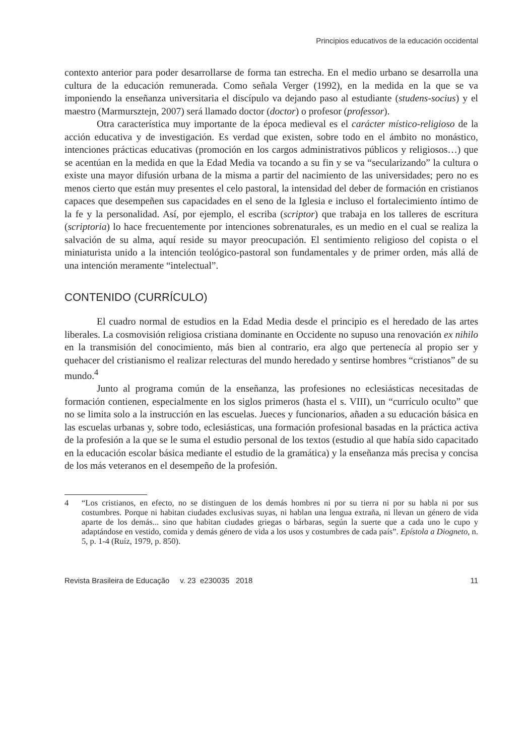Principios educativos de la educación occidental
contexto anterior para poder desarrollarse de forma tan estrecha. En el medio urbano se desarrolla una cultura de la educación remunerada. Como señala Verger (1992), en la medida en la que se va imponiendo la enseñanza universitaria el discípulo va dejando paso al estudiante (studens-socius) y el maestro (Marmursztejn, 2007) será llamado doctor (doctor) o profesor (professor).
Otra característica muy importante de la época medieval es el carácter místico-religioso de la acción educativa y de investigación. Es verdad que existen, sobre todo en el ámbito no monástico, intenciones prácticas educativas (promoción en los cargos administrativos públicos y religiosos…) que se acentúan en la medida en que la Edad Media va tocando a su fin y se va “secularizando” la cultura o existe una mayor difusión urbana de la misma a partir del nacimiento de las universidades; pero no es menos cierto que están muy presentes el celo pastoral, la intensidad del deber de formación en cristianos capaces que desempeñen sus capacidades en el seno de la Iglesia e incluso el fortalecimiento íntimo de la fe y la personalidad. Así, por ejemplo, el escriba (scriptor) que trabaja en los talleres de escritura (scriptoria) lo hace frecuentemente por intenciones sobrenaturales, es un medio en el cual se realiza la salvación de su alma, aquí reside su mayor preocupación. El sentimiento religioso del copista o el miniaturista unido a la intención teológico-pastoral son fundamentales y de primer orden, más allá de una intención meramente “intelectual”.
CONTENIDO (CURRÍCULO)
El cuadro normal de estudios en la Edad Media desde el principio es el heredado de las artes liberales. La cosmovisión religiosa cristiana dominante en Occidente no supuso una renovación ex nihilo en la transmisión del conocimiento, más bien al contrario, era algo que pertenecía al propio ser y quehacer del cristianismo el realizar relecturas del mundo heredado y sentirse hombres “cristianos” de su mundo.<sup>4</sup>
Junto al programa común de la enseñanza, las profesiones no eclesiásticas necesitadas de formación contienen, especialmente en los siglos primeros (hasta el s. VIII), un “currículo oculto” que no se limita solo a la instrucción en las escuelas. Jueces y funcionarios, añaden a su educación básica en las escuelas urbanas y, sobre todo, eclesiásticas, una formación profesional basadas en la práctica activa de la profesión a la que se le suma el estudio personal de los textos (estudio al que había sido capacitado en la educación escolar básica mediante el estudio de la gramática) y la enseñanza más precisa y concisa de los más veteranos en el desempeño de la profesión.
4 “Los cristianos, en efecto, no se distinguen de los demás hombres ni por su tierra ni por su habla ni por sus costumbres. Porque ni habitan ciudades exclusivas suyas, ni hablan una lengua extraña, ni llevan un género de vida aparte de los demás... sino que habitan ciudades griegas o bárbaras, según la suerte que a cada uno le cupo y adaptándose en vestido, comida y demás género de vida a los usos y costumbres de cada país”. Epístola a Diogneto, n. 5, p. 1-4 (Ruíz, 1979, p. 850).
Revista Brasileira de Educação v. 23 e230035 2018 11